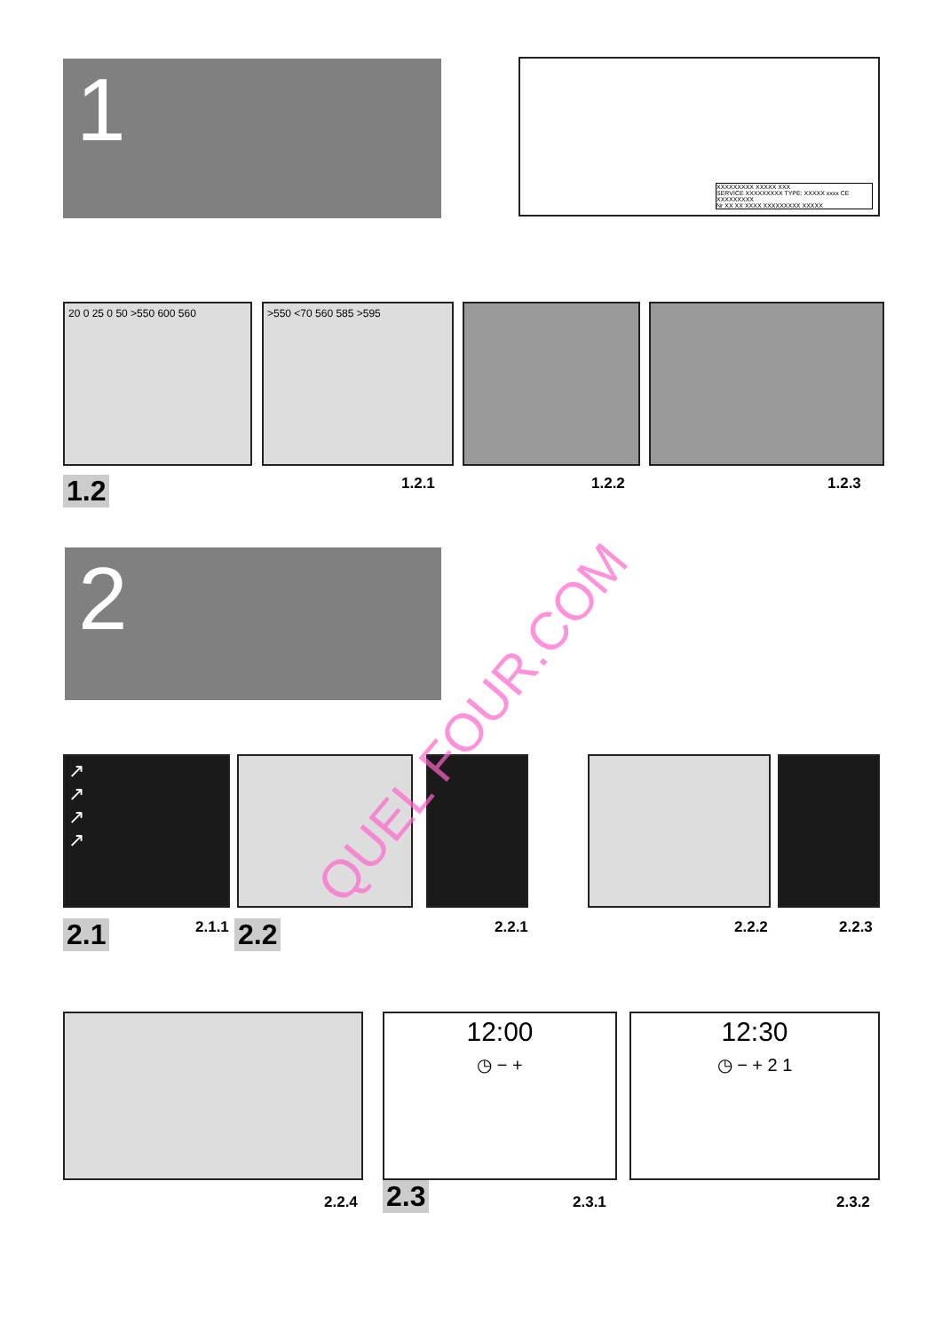1
XXXXXXXXX XXXXX XXX
SERVICE XXXXXXXXX TYPE: XXXXX xxxx CE
XXXXXXXXX
Nr XX XX XXXX XXXXXXXXX XXXXX
20 0 25 0 50 >550 600 560 >550 <70 560 585 >595
1.2 1.2.1 1.2.2 1.2.3
2
↗
↗
↗
↗
2.1 2.1.1 2.2 2.2.1 2.2.2 2.2.3
12:00
◷ − +
12:30
◷ − + 2 1
2.2.4 2.3 2.3.1 2.3.2
QUEL FOUR.COM